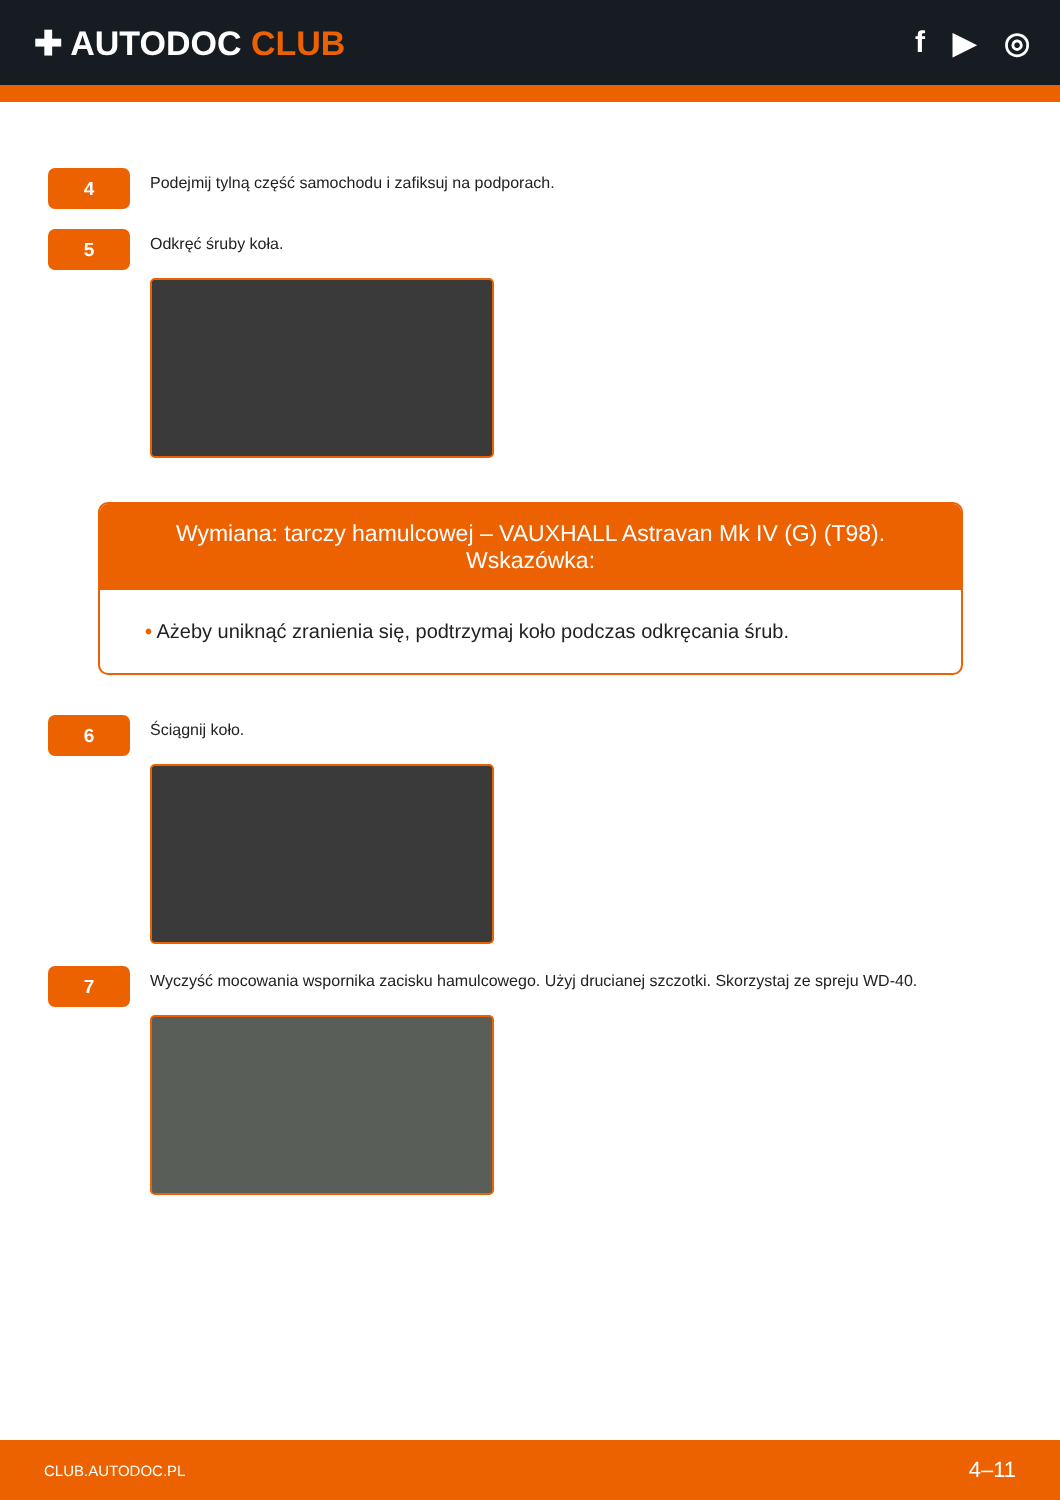✚ AUTODOC CLUB f ▶ ◎
4
Podejmij tylną część samochodu i zafiksuj na podporach.
5
Odkręć śruby koła.
Wymiana: tarczy hamulcowej – VAUXHALL Astravan Mk IV (G) (T98).
Wskazówka:
• Ażeby uniknąć zranienia się, podtrzymaj koło podczas odkręcania śrub.
6
Ściągnij koło.
7
Wyczyść mocowania wspornika zacisku hamulcowego. Użyj drucianej szczotki. Skorzystaj ze spreju WD-40.
CLUB.AUTODOC.PL 4–11